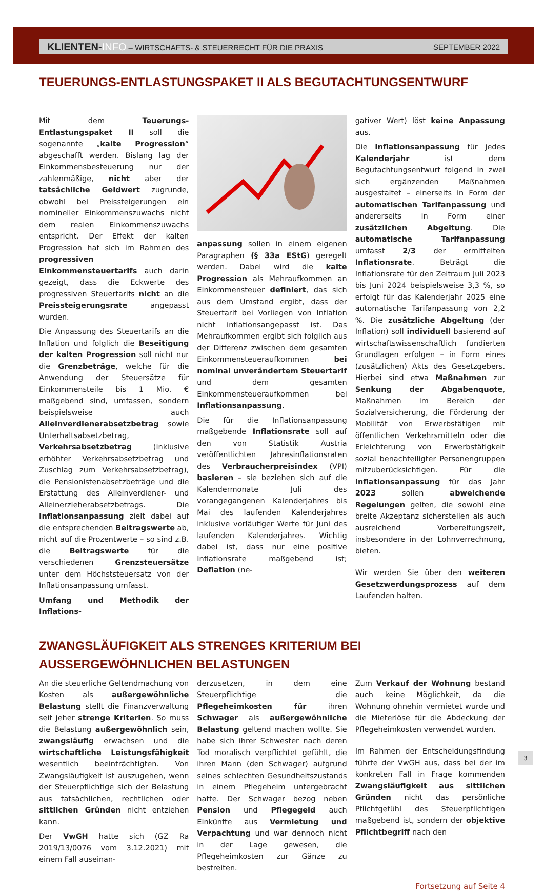KLIENTEN-INFO – WIRTSCHAFTS- & STEUERRECHT FÜR DIE PRAXIS SEPTEMBER 2022
TEUERUNGS-ENTLASTUNGSPAKET II ALS BEGUTACHTUNGSENTWURF
Mit dem Teuerungs-Entlastungspaket II soll die sogenannte „kalte Progression“ abgeschafft werden. Bislang lag der Einkommensbesteuerung nur der zahlenmäßige, nicht aber der tatsächliche Geldwert zugrunde, obwohl bei Preissteigerungen ein nomineller Einkommenszuwachs nicht dem realen Einkommenszuwachs entspricht. Der Effekt der kalten Progression hat sich im Rahmen des progressiven Einkommensteuertarifs auch darin gezeigt, dass die Eckwerte des progressiven Steuertarifs nicht an die Preissteigerungsrate angepasst wurden.
Die Anpassung des Steuertarifs an die Inflation und folglich die Beseitigung der kalten Progression soll nicht nur die Grenzbeträge, welche für die Anwendung der Steuersätze für Einkommensteile bis 1 Mio. € maßgebend sind, umfassen, sondern beispielsweise auch Alleinverdienerabsetzbetrag sowie Unterhaltsabsetzbetrag, Verkehrsabsetzbetrag (inklusive erhöhter Verkehrsabsetzbetrag und Zuschlag zum Verkehrsabsetzbetrag), die Pensionistenabsetzbeträge und die Erstattung des Alleinverdiener- und Alleinerzieherabsetzbetrags. Die Inflationsanpassung zielt dabei auf die entsprechenden Beitragswerte ab, nicht auf die Prozentwerte – so sind z.B. die Beitragswerte für die verschiedenen Grenzsteuersätze unter dem Höchststeuersatz von der Inflationsanpassung umfasst.
Umfang und Methodik der Inflations-
anpassung sollen in einem eigenen Paragraphen (§ 33a EStG) geregelt werden. Dabei wird die kalte Progression als Mehraufkommen an Einkommensteuer definiert, das sich aus dem Umstand ergibt, dass der Steuertarif bei Vorliegen von Inflation nicht inflationsangepasst ist. Das Mehraufkommen ergibt sich folglich aus der Differenz zwischen dem gesamten Einkommensteueraufkommen bei nominal unverändertem Steuertarif und dem gesamten Einkommensteueraufkommen bei Inflationsanpassung.
Die für die Inflationsanpassung maßgebende Inflationsrate soll auf den von Statistik Austria veröffentlichten Jahresinflationsraten des Verbraucherpreisindex (VPI) basieren – sie beziehen sich auf die Kalendermonate Juli des vorangegangenen Kalenderjahres bis Mai des laufenden Kalenderjahres inklusive vorläufiger Werte für Juni des laufenden Kalenderjahres. Wichtig dabei ist, dass nur eine positive Inflationsrate maßgebend ist; Deflation (ne-
gativer Wert) löst keine Anpassung aus.
Die Inflationsanpassung für jedes Kalenderjahr ist dem Begutachtungsentwurf folgend in zwei sich ergänzenden Maßnahmen ausgestaltet – einerseits in Form der automatischen Tarifanpassung und andererseits in Form einer zusätzlichen Abgeltung. Die automatische Tarifanpassung umfasst 2/3 der ermittelten Inflationsrate. Beträgt die Inflationsrate für den Zeitraum Juli 2023 bis Juni 2024 beispielsweise 3,3 %, so erfolgt für das Kalenderjahr 2025 eine automatische Tarifanpassung von 2,2 %. Die zusätzliche Abgeltung (der Inflation) soll individuell basierend auf wirtschaftswissenschaftlich fundierten Grundlagen erfolgen – in Form eines (zusätzlichen) Akts des Gesetzgebers. Hierbei sind etwa Maßnahmen zur Senkung der Abgabenquote, Maßnahmen im Bereich der Sozialversicherung, die Förderung der Mobilität von Erwerbstätigen mit öffentlichen Verkehrsmitteln oder die Erleichterung von Erwerbstätigkeit sozial benachteiligter Personengruppen mitzuberücksichtigen. Für die Inflationsanpassung für das Jahr 2023 sollen abweichende Regelungen gelten, die sowohl eine breite Akzeptanz sicherstellen als auch ausreichend Vorbereitungszeit, insbesondere in der Lohnverrechnung, bieten.
Wir werden Sie über den weiteren Gesetzwerdungsprozess auf dem Laufenden halten.
ZWANGSLÄUFIGKEIT ALS STRENGES KRITERIUM BEI AUSSERGEWÖHNLICHEN BELASTUNGEN
An die steuerliche Geltendmachung von Kosten als außergewöhnliche Belastung stellt die Finanzverwaltung seit jeher strenge Kriterien. So muss die Belastung außergewöhnlich sein, zwangsläufig erwachsen und die wirtschaftliche Leistungsfähigkeit wesentlich beeinträchtigten. Von Zwangsläufigkeit ist auszugehen, wenn der Steuerpflichtige sich der Belastung aus tatsächlichen, rechtlichen oder sittlichen Gründen nicht entziehen kann.
Der VwGH hatte sich (GZ Ra 2019/13/0076 vom 3.12.2021) mit einem Fall auseinan-
derzusetzen, in dem eine Steuerpflichtige die Pflegeheimkosten für ihren Schwager als außergewöhnliche Belastung geltend machen wollte. Sie habe sich ihrer Schwester nach deren Tod moralisch verpflichtet gefühlt, die ihren Mann (den Schwager) aufgrund seines schlechten Gesundheitszustands in einem Pflegeheim untergebracht hatte. Der Schwager bezog neben Pension und Pflegegeld auch Einkünfte aus Vermietung und Verpachtung und war dennoch nicht in der Lage gewesen, die Pflegeheimkosten zur Gänze zu bestreiten.
Zum Verkauf der Wohnung bestand auch keine Möglichkeit, da die Wohnung ohnehin vermietet wurde und die Mieterlöse für die Abdeckung der Pflegeheimkosten verwendet wurden.
Im Rahmen der Entscheidungsfindung führte der VwGH aus, dass bei der im konkreten Fall in Frage kommenden Zwangsläufigkeit aus sittlichen Gründen nicht das persönliche Pflichtgefühl des Steuerpflichtigen maßgebend ist, sondern der objektive Pflichtbegriff nach den
Fortsetzung auf Seite 4
3